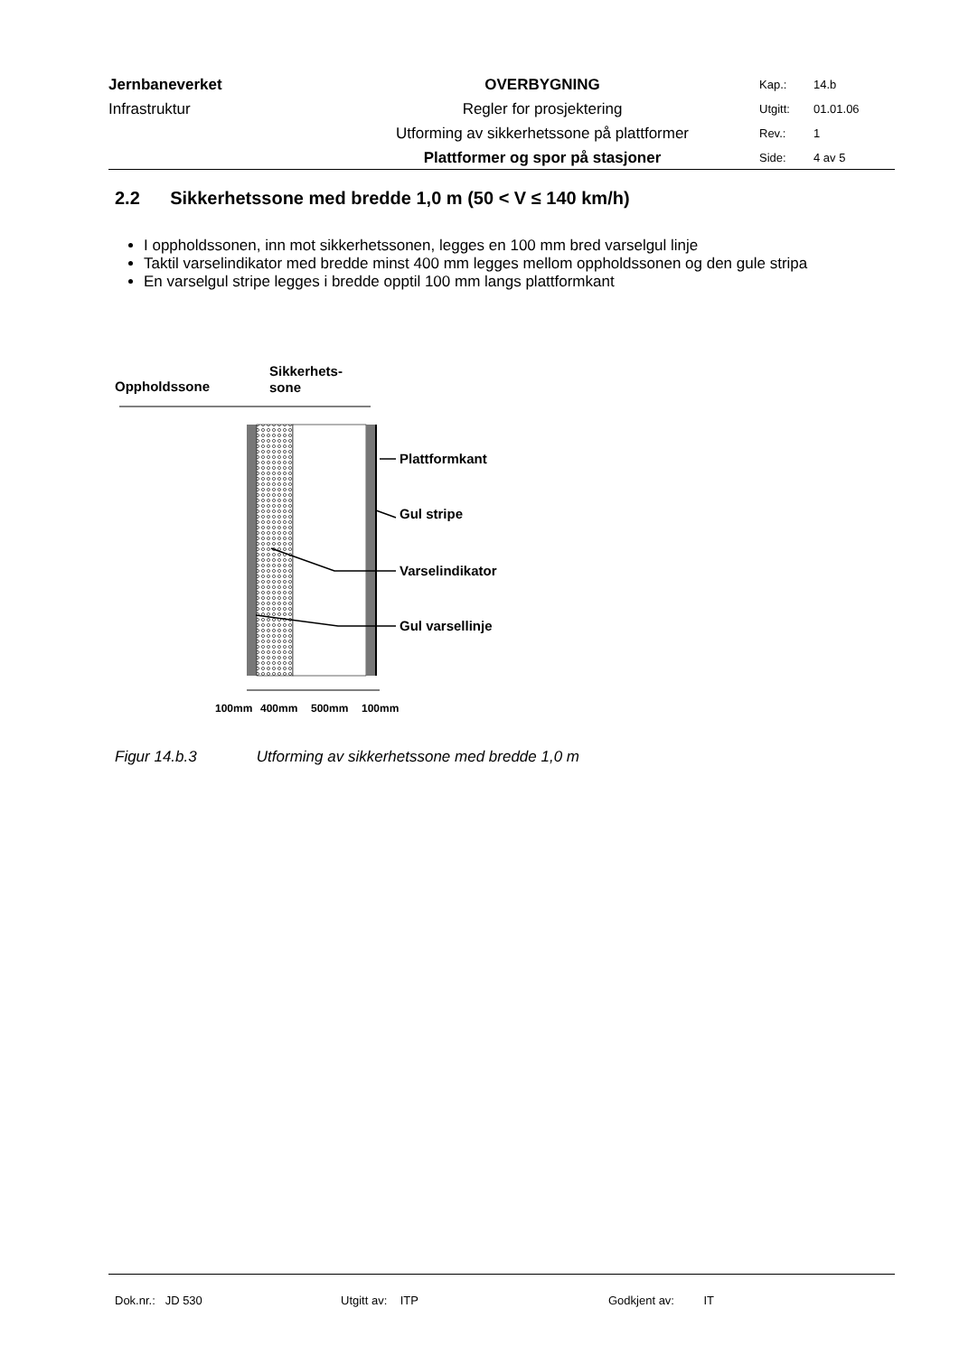| Jernbaneverket | OVERBYGNING | Kap.: | 14.b |
| Infrastruktur | Regler for prosjektering | Utgitt: | 01.01.06 |
| | Utforming av sikkerhetssone på plattformer | Rev.: | 1 |
| | Plattformer og spor på stasjoner | Side: | 4 av 5 |
2.2 Sikkerhetssone med bredde 1,0 m (50 < V ≤ 140 km/h)
I oppholdssonen, inn mot sikkerhetssonen, legges en 100 mm bred varselgul linje
Taktil varselindikator med bredde minst 400 mm legges mellom oppholdssonen og den gule stripa
En varselgul stripe legges i bredde opptil 100 mm langs plattformkant
Oppholdssone
Sikkerhets-
sone
Plattformkant
Gul stripe
Varselindikator
Gul varsellinje
100mm
400mm
500mm
100mm
Figur 14.b.3 Utforming av sikkerhetssone med bredde 1,0 m
Dok.nr.: JD 530 Utgitt av: ITP Godkjent av: IT